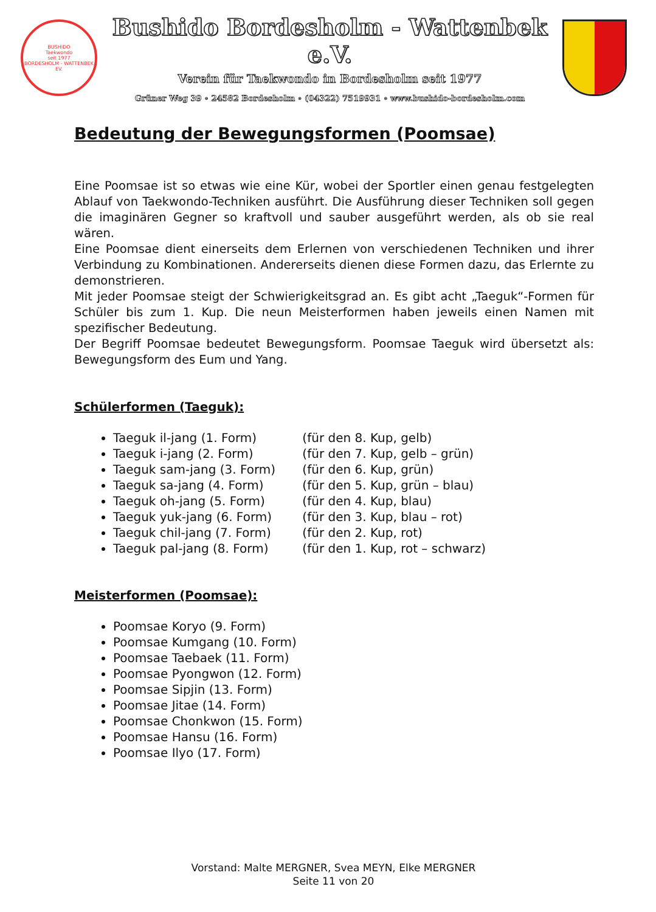BUSHIDO
Taekwondo
seit 1977
BORDESHOLM - WATTENBEK EV.
Bushido Bordesholm - Wattenbek e.V.
Verein für Taekwondo in Bordesholm seit 1977
Grüner Weg 39 ∘ 24582 Bordesholm ∘ (04322) 7519931 ∘ www.bushido-bordesholm.com
Bedeutung der Bewegungsformen (Poomsae)
Eine Poomsae ist so etwas wie eine Kür, wobei der Sportler einen genau festgelegten Ablauf von Taekwondo-Techniken ausführt. Die Ausführung dieser Techniken soll gegen die imaginären Gegner so kraftvoll und sauber ausgeführt werden, als ob sie real wären.
Eine Poomsae dient einerseits dem Erlernen von verschiedenen Techniken und ihrer Verbindung zu Kombinationen. Andererseits dienen diese Formen dazu, das Erlernte zu demonstrieren.
Mit jeder Poomsae steigt der Schwierigkeitsgrad an. Es gibt acht „Taeguk“-Formen für Schüler bis zum 1. Kup. Die neun Meisterformen haben jeweils einen Namen mit spezifischer Bedeutung.
Der Begriff Poomsae bedeutet Bewegungsform. Poomsae Taeguk wird übersetzt als: Bewegungsform des Eum und Yang.
Schülerformen (Taeguk):
Taeguk il-jang (1. Form) (für den 8. Kup, gelb)
Taeguk i-jang (2. Form) (für den 7. Kup, gelb – grün)
Taeguk sam-jang (3. Form) (für den 6. Kup, grün)
Taeguk sa-jang (4. Form) (für den 5. Kup, grün – blau)
Taeguk oh-jang (5. Form) (für den 4. Kup, blau)
Taeguk yuk-jang (6. Form) (für den 3. Kup, blau – rot)
Taeguk chil-jang (7. Form) (für den 2. Kup, rot)
Taeguk pal-jang (8. Form) (für den 1. Kup, rot – schwarz)
Meisterformen (Poomsae):
Poomsae Koryo (9. Form)
Poomsae Kumgang (10. Form)
Poomsae Taebaek (11. Form)
Poomsae Pyongwon (12. Form)
Poomsae Sipjin (13. Form)
Poomsae Jitae (14. Form)
Poomsae Chonkwon (15. Form)
Poomsae Hansu (16. Form)
Poomsae Ilyo (17. Form)
Vorstand: Malte MERGNER, Svea MEYN, Elke MERGNER
Seite 11 von 20